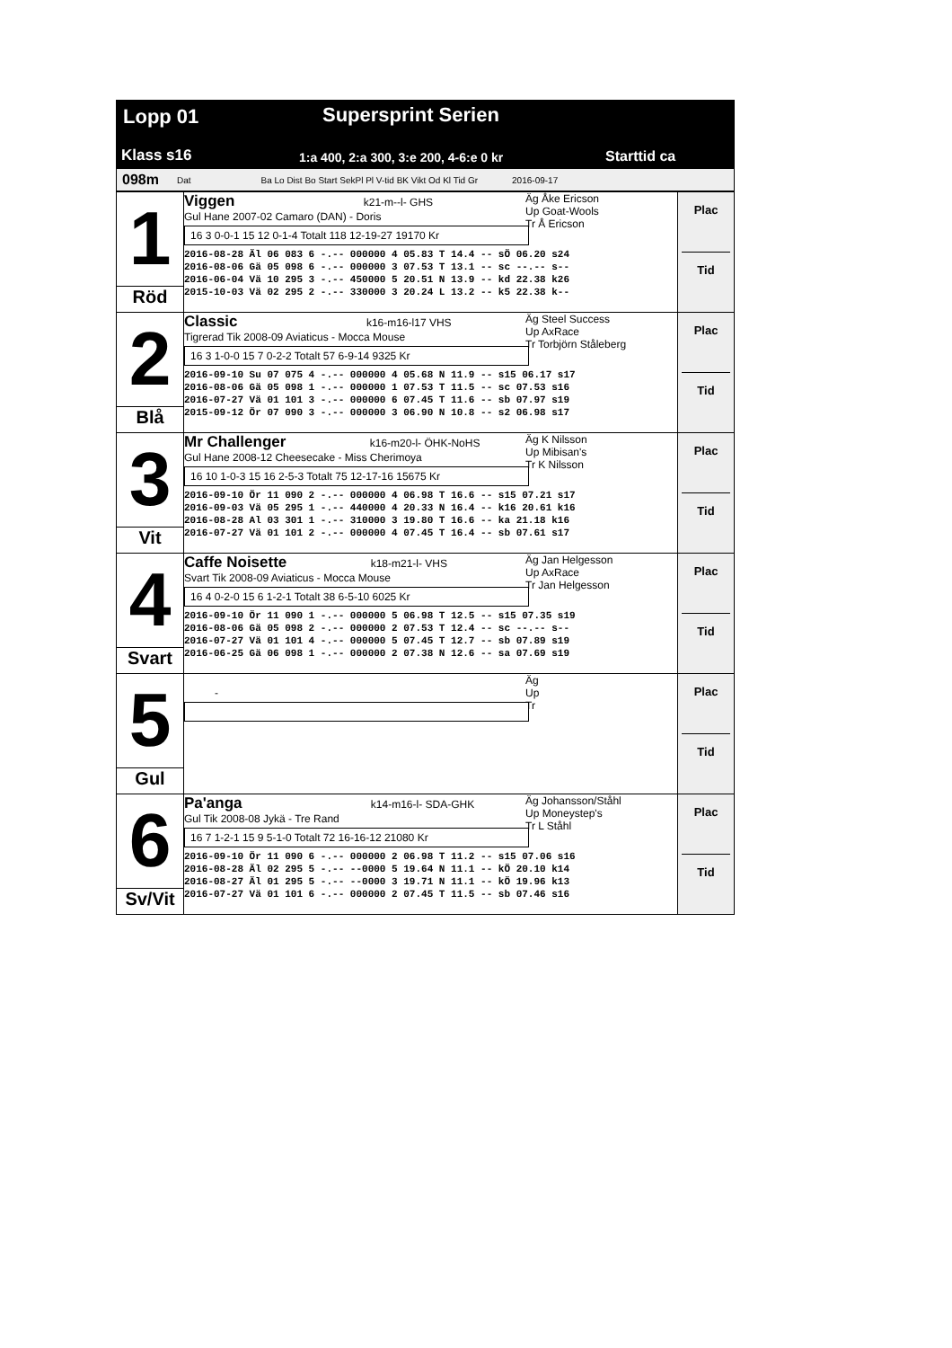Lopp 01 Supersprint Serien
Klass s16
1:a 400, 2:a 300, 3:e 200, 4-6:e 0 kr
Starttid ca
098m Dat Ba Lo Dist Bo Start SekPl Pl V-tid BK Vikt Od Kl Tid Gr 2016-09-17
| 1 | Viggen k21-m--l- GHS Gul Hane 2007-02 Camaro (DAN) - Doris 16 3 0-0-1 15 12 0-1-4 Totalt 118 12-19-27 19170 Kr Äg Åke Ericson Up Goat-Wools Tr Å Ericson 2016-08-28 Äl 06 083 6 -.-- 000000 4 05.83 T 14.4 -- sÖ 06.20 s24 2016-08-06 Gä 05 098 6 -.-- 000000 3 07.53 T 13.1 -- sc --.-- s-- 2016-06-04 Vä 10 295 3 -.-- 450000 5 20.51 N 13.9 -- kd 22.38 k26 2015-10-03 Vä 02 295 2 -.-- 330000 3 20.24 L 13.2 -- k5 22.38 k-- | Plac Tid |
| Röd | | |
| 2 | Classic k16-m16-l17 VHS Tigrerad Tik 2008-09 Aviaticus - Mocca Mouse 16 3 1-0-0 15 7 0-2-2 Totalt 57 6-9-14 9325 Kr Äg Steel Success Up AxRace Tr Torbjörn Ståleberg 2016-09-10 Su 07 075 4 -.-- 000000 4 05.68 N 11.9 -- s15 06.17 s17 2016-08-06 Gä 05 098 1 -.-- 000000 1 07.53 T 11.5 -- sc 07.53 s16 2016-07-27 Vä 01 101 3 -.-- 000000 6 07.45 T 11.6 -- sb 07.97 s19 2015-09-12 Ör 07 090 3 -.-- 000000 3 06.90 N 10.8 -- s2 06.98 s17 | Plac Tid |
| Blå | | |
| 3 | Mr Challenger k16-m20-l- ÖHK-NoHS Gul Hane 2008-12 Cheesecake - Miss Cherimoya 16 10 1-0-3 15 16 2-5-3 Totalt 75 12-17-16 15675 Kr Äg K Nilsson Up Mibisan's Tr K Nilsson 2016-09-10 Ör 11 090 2 -.-- 000000 4 06.98 T 16.6 -- s15 07.21 s17 2016-09-03 Vä 05 295 1 -.-- 440000 4 20.33 N 16.4 -- k16 20.61 k16 2016-08-28 Al 03 301 1 -.-- 310000 3 19.80 T 16.6 -- ka 21.18 k16 2016-07-27 Vä 01 101 2 -.-- 000000 4 07.45 T 16.4 -- sb 07.61 s17 | Plac Tid |
| Vit | | |
| 4 | Caffe Noisette k18-m21-l- VHS Svart Tik 2008-09 Aviaticus - Mocca Mouse 16 4 0-2-0 15 6 1-2-1 Totalt 38 6-5-10 6025 Kr Äg Jan Helgesson Up AxRace Tr Jan Helgesson 2016-09-10 Ör 11 090 1 -.-- 000000 5 06.98 T 12.5 -- s15 07.35 s19 2016-08-06 Gä 05 098 2 -.-- 000000 2 07.53 T 12.4 -- sc --.-- s-- 2016-07-27 Vä 01 101 4 -.-- 000000 5 07.45 T 12.7 -- sb 07.89 s19 2016-06-25 Gä 06 098 1 -.-- 000000 2 07.38 N 12.6 -- sa 07.69 s19 | Plac Tid |
| Svart | | |
| 5 | - Äg Up Tr | Plac Tid |
| Gul | | |
| 6 | Pa'anga k14-m16-l- SDA-GHK Gul Tik 2008-08 Jykä - Tre Rand 16 7 1-2-1 15 9 5-1-0 Totalt 72 16-16-12 21080 Kr Äg Johansson/Ståhl Up Moneystep's Tr L Ståhl 2016-09-10 Ör 11 090 6 -.-- 000000 2 06.98 T 11.2 -- s15 07.06 s16 2016-08-28 Äl 02 295 5 -.-- --0000 5 19.64 N 11.1 -- kÖ 20.10 k14 2016-08-27 Äl 01 295 5 -.-- --0000 3 19.71 N 11.1 -- kÖ 19.96 k13 2016-07-27 Vä 01 101 6 -.-- 000000 2 07.45 T 11.5 -- sb 07.46 s16 | Plac Tid |
| Sv/Vit | | |